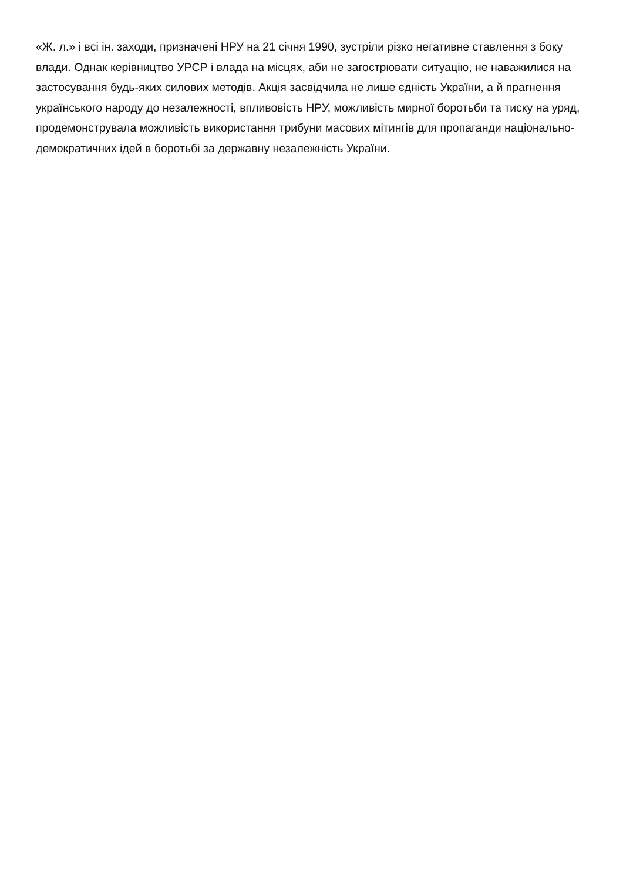«Ж. л.» і всі ін. заходи, призначені НРУ на 21 січня 1990, зустріли різко негативне ставлення з боку влади. Однак керівництво УРСР і влада на місцях, аби не загострювати ситуацію, не наважилися на застосування будь-яких силових методів. Акція засвідчила не лише єдність України, а й прагнення українського народу до незалежності, впливовість НРУ, можливість мирної боротьби та тиску на уряд, продемонструвала можливість використання трибуни масових мітингів для пропаганди національно-демократичних ідей в боротьбі за державну незалежність України.